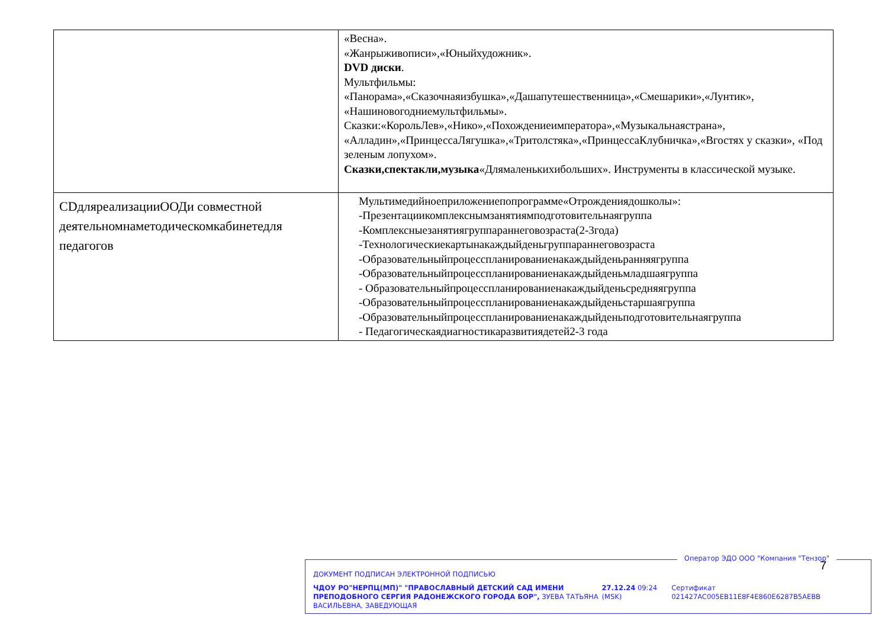| | «Весна». «Жанрыживописи»,«Юныйхудожник». DVD диски . Мультфильмы: «Панорама»,«Сказочнаяизбушка»,«Дашапутешественница»,«Смешарики»,«Лунтик», «Нашиновогодниемультфильмы». Сказки:«КорольЛев»,«Нико»,«Похождениеимператора»,«Музыкальнаястрана», «Алладин»,«ПринцессаЛягушка»,«Тритолстяка»,«ПринцессаКлубничка»,«Вгостях у сказки», «Под зеленым лопухом». Сказки,спектакли,музыка «Длямаленькихибольших». Инструменты в классической музыке. |
| CDдляреализацииООДи совместной деятельномнаметодическомкабинетедля педагогов | Мультимедийноеприложениепопрограмме«Отрождениядошколы»: -Презентациикомплекснымзанятиямподготовительнаягруппа -Комплексныезанятиягруппараннеговозраста(2-3года) -Технологическиекартынакаждыйденьгруппараннеговозраста -Образовательныйпроцесспланированиенакаждыйденьранняягруппа -Образовательныйпроцесспланированиенакаждыйденьмладшаягруппа - Образовательныйпроцесспланированиенакаждыйденьсредняягруппа -Образовательныйпроцесспланированиенакаждыйденьстаршаягруппа -Образовательныйпроцесспланированиенакаждыйденьподготовительнаягруппа - Педагогическаядиагностикаразвитиядетей2-3 года |
Оператор ЭДО ООО "Компания "Тензор"
7
ДОКУМЕНТ ПОДПИСАН ЭЛЕКТРОННОЙ ПОДПИСЬЮ
ЧДОУ РО"НЕРПЦ(МП)" "ПРАВОСЛАВНЫЙ ДЕТСКИЙ САД ИМЕНИ ПРЕПОДОБНОГО СЕРГИЯ РАДОНЕЖСКОГО ГОРОДА БОР", ЗУЕВА ТАТЬЯНА ВАСИЛЬЕВНА, ЗАВЕДУЮЩАЯ
27.12.24 09:24 (MSK)
Сертификат 021427AC005EB11E8F4E860E6287B5AEBB